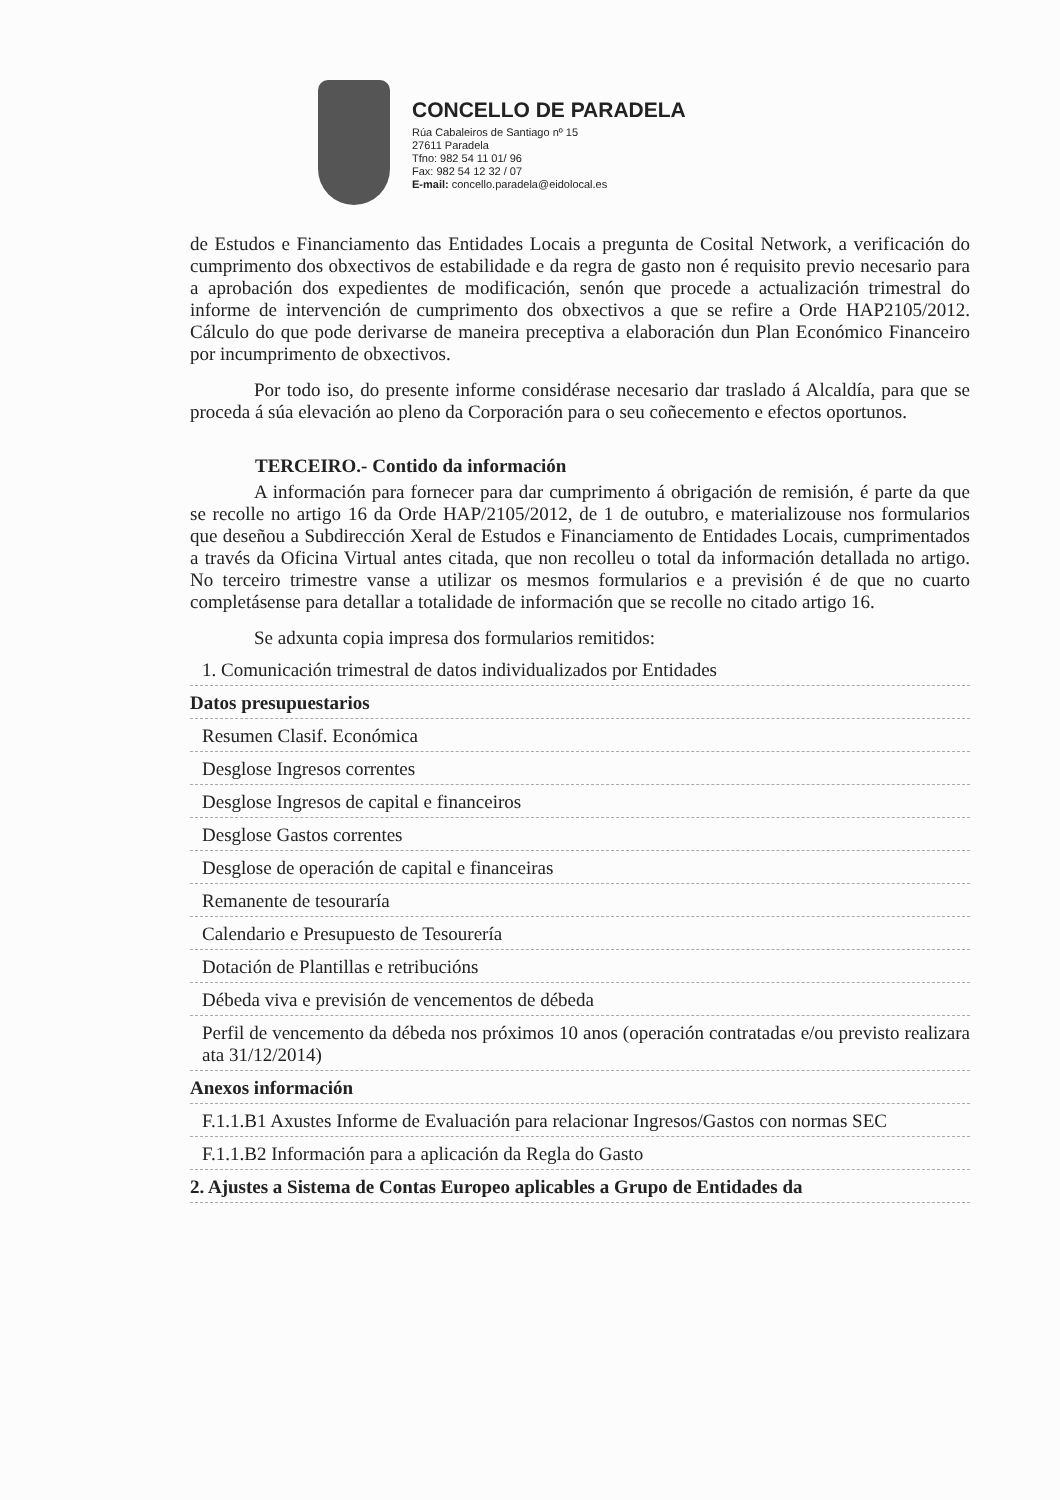CONCELLO DE PARADELA
Rúa Cabaleiros de Santiago nº 15
27611 Paradela
Tfno: 982 54 11 01/ 96
Fax: 982 54 12 32 / 07
E-mail: concello.paradela@eidolocal.es
de Estudos e Financiamento das Entidades Locais a pregunta de Cosital Network, a verificación do cumprimento dos obxectivos de estabilidade e da regra de gasto non é requisito previo necesario para a aprobación dos expedientes de modificación, senón que procede a actualización trimestral do informe de intervención de cumprimento dos obxectivos a que se refire a Orde HAP2105/2012. Cálculo do que pode derivarse de maneira preceptiva a elaboración dun Plan Económico Financeiro por incumprimento de obxectivos.
Por todo iso, do presente informe considérase necesario dar traslado á Alcaldía, para que se proceda á súa elevación ao pleno da Corporación para o seu coñecemento e efectos oportunos.
TERCEIRO.- Contido da información
A información para fornecer para dar cumprimento á obrigación de remisión, é parte da que se recolle no artigo 16 da Orde HAP/2105/2012, de 1 de outubro, e materializouse nos formularios que deseñou a Subdirección Xeral de Estudos e Financiamento de Entidades Locais, cumprimentados a través da Oficina Virtual antes citada, que non recolleu o total da información detallada no artigo. No terceiro trimestre vanse a utilizar os mesmos formularios e a previsión é de que no cuarto completásense para detallar a totalidade de información que se recolle no citado artigo 16.
Se adxunta copia impresa dos formularios remitidos:
| 1. Comunicación trimestral de datos individualizados por Entidades |
| Datos presupuestarios |
| Resumen Clasif. Económica |
| Desglose Ingresos correntes |
| Desglose Ingresos de capital e financeiros |
| Desglose Gastos correntes |
| Desglose de operación de capital e financeiras |
| Remanente de tesouraría |
| Calendario e Presupuesto de Tesourería |
| Dotación de Plantillas e retribucións |
| Débeda viva e previsión de vencementos de débeda |
| Perfil de vencemento da débeda nos próximos 10 anos (operación contratadas e/ou previsto realizara ata 31/12/2014) |
| Anexos información |
| F.1.1.B1 Axustes Informe de Evaluación para relacionar Ingresos/Gastos con normas SEC |
| F.1.1.B2 Información para a aplicación da Regla do Gasto |
| 2. Ajustes a Sistema de Contas Europeo aplicables a Grupo de Entidades da |